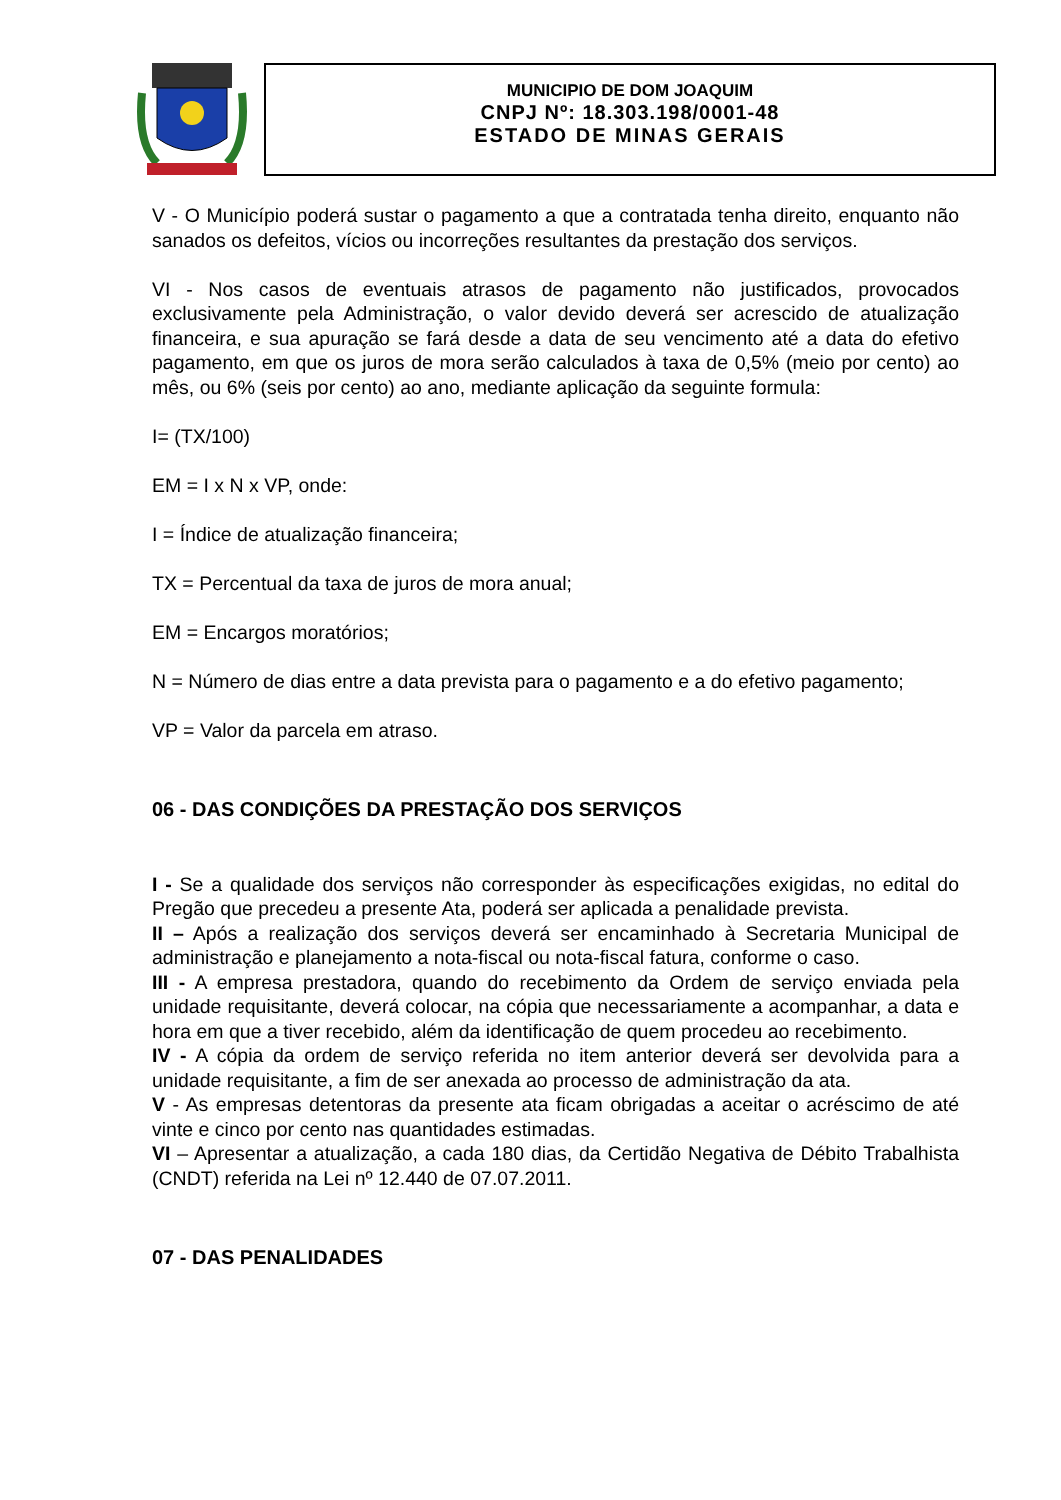MUNICIPIO DE DOM JOAQUIM
CNPJ Nº: 18.303.198/0001-48
ESTADO DE MINAS GERAIS
V - O Município poderá sustar o pagamento a que a contratada tenha direito, enquanto não sanados os defeitos, vícios ou incorreções resultantes da prestação dos serviços.
VI - Nos casos de eventuais atrasos de pagamento não justificados, provocados exclusivamente pela Administração, o valor devido deverá ser acrescido de atualização financeira, e sua apuração se fará desde a data de seu vencimento até a data do efetivo pagamento, em que os juros de mora serão calculados à taxa de 0,5% (meio por cento) ao mês, ou 6% (seis por cento) ao ano, mediante aplicação da seguinte formula:
I= (TX/100)
EM = I x N x VP, onde:
I = Índice de atualização financeira;
TX = Percentual da taxa de juros de mora anual;
EM = Encargos moratórios;
N = Número de dias entre a data prevista para o pagamento e a do efetivo pagamento;
VP = Valor da parcela em atraso.
06 - DAS CONDIÇÕES DA PRESTAÇÃO DOS SERVIÇOS
I - Se a qualidade dos serviços não corresponder às especificações exigidas, no edital do Pregão que precedeu a presente Ata, poderá ser aplicada a penalidade prevista.
II – Após a realização dos serviços deverá ser encaminhado à Secretaria Municipal de administração e planejamento a nota-fiscal ou nota-fiscal fatura, conforme o caso.
III - A empresa prestadora, quando do recebimento da Ordem de serviço enviada pela unidade requisitante, deverá colocar, na cópia que necessariamente a acompanhar, a data e hora em que a tiver recebido, além da identificação de quem procedeu ao recebimento.
IV - A cópia da ordem de serviço referida no item anterior deverá ser devolvida para a unidade requisitante, a fim de ser anexada ao processo de administração da ata.
V - As empresas detentoras da presente ata ficam obrigadas a aceitar o acréscimo de até vinte e cinco por cento nas quantidades estimadas.
VI – Apresentar a atualização, a cada 180 dias, da Certidão Negativa de Débito Trabalhista (CNDT) referida na Lei nº 12.440 de 07.07.2011.
07 - DAS PENALIDADES